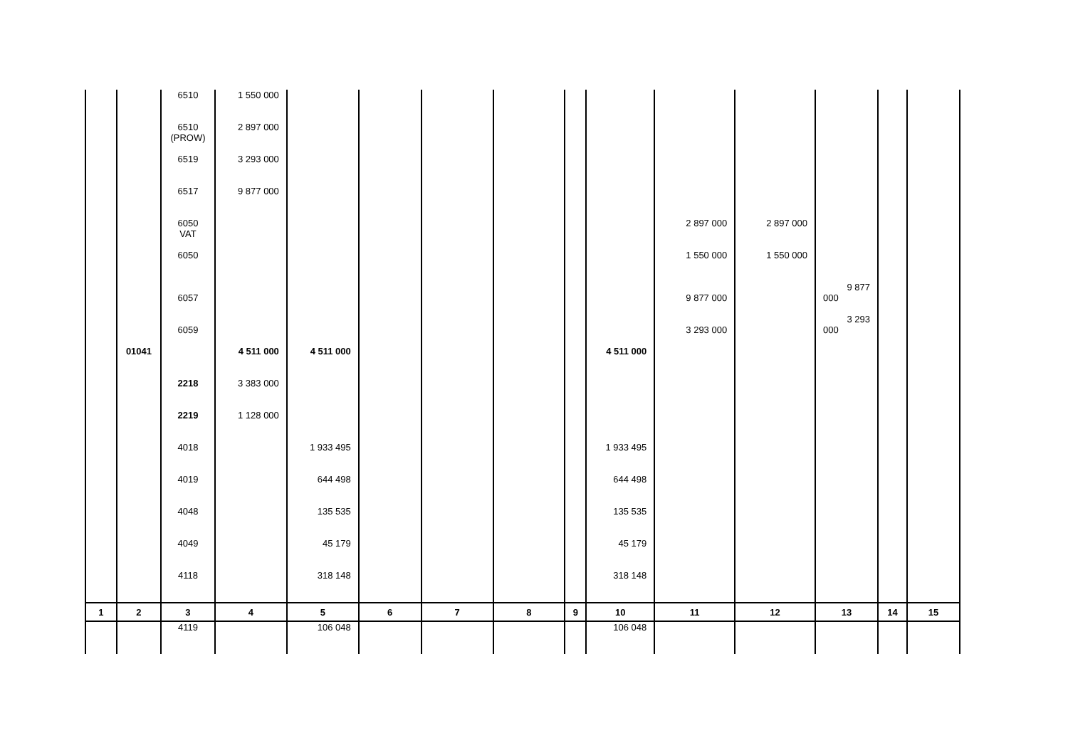| | | 6510 | 1 550 000 | | | | | | | | | | | |
| | | 6510 (PROW) | 2 897 000 | | | | | | | | | | | |
| | | 6519 | 3 293 000 | | | | | | | | | | | |
| | | 6517 | 9 877 000 | | | | | | | | | | | |
| | | 6050 VAT | | | | | | | | 2 897 000 | 2 897 000 | | | |
| | | 6050 | | | | | | | | 1 550 000 | 1 550 000 | | | |
| | | 6057 | | | | | | | | 9 877 000 | | 9 877 000 | | |
| | | 6059 | | | | | | | | 3 293 000 | | 3 293 000 | | |
| | 01041 | | 4 511 000 | 4 511 000 | | | | | 4 511 000 | | | | | |
| | | 2218 | 3 383 000 | | | | | | | | | | | |
| | | 2219 | 1 128 000 | | | | | | | | | | | |
| | | 4018 | | 1 933 495 | | | | | 1 933 495 | | | | | |
| | | 4019 | | 644 498 | | | | | 644 498 | | | | | |
| | | 4048 | | 135 535 | | | | | 135 535 | | | | | |
| | | 4049 | | 45 179 | | | | | 45 179 | | | | | |
| | | 4118 | | 318 148 | | | | | 318 148 | | | | | |
| 1 | 2 | 3 | 4 | 5 | 6 | 7 | 8 | 9 | 10 | 11 | 12 | 13 | 14 | 15 |
| | | 4119 | | 106 048 | | | | | 106 048 | | | | | |